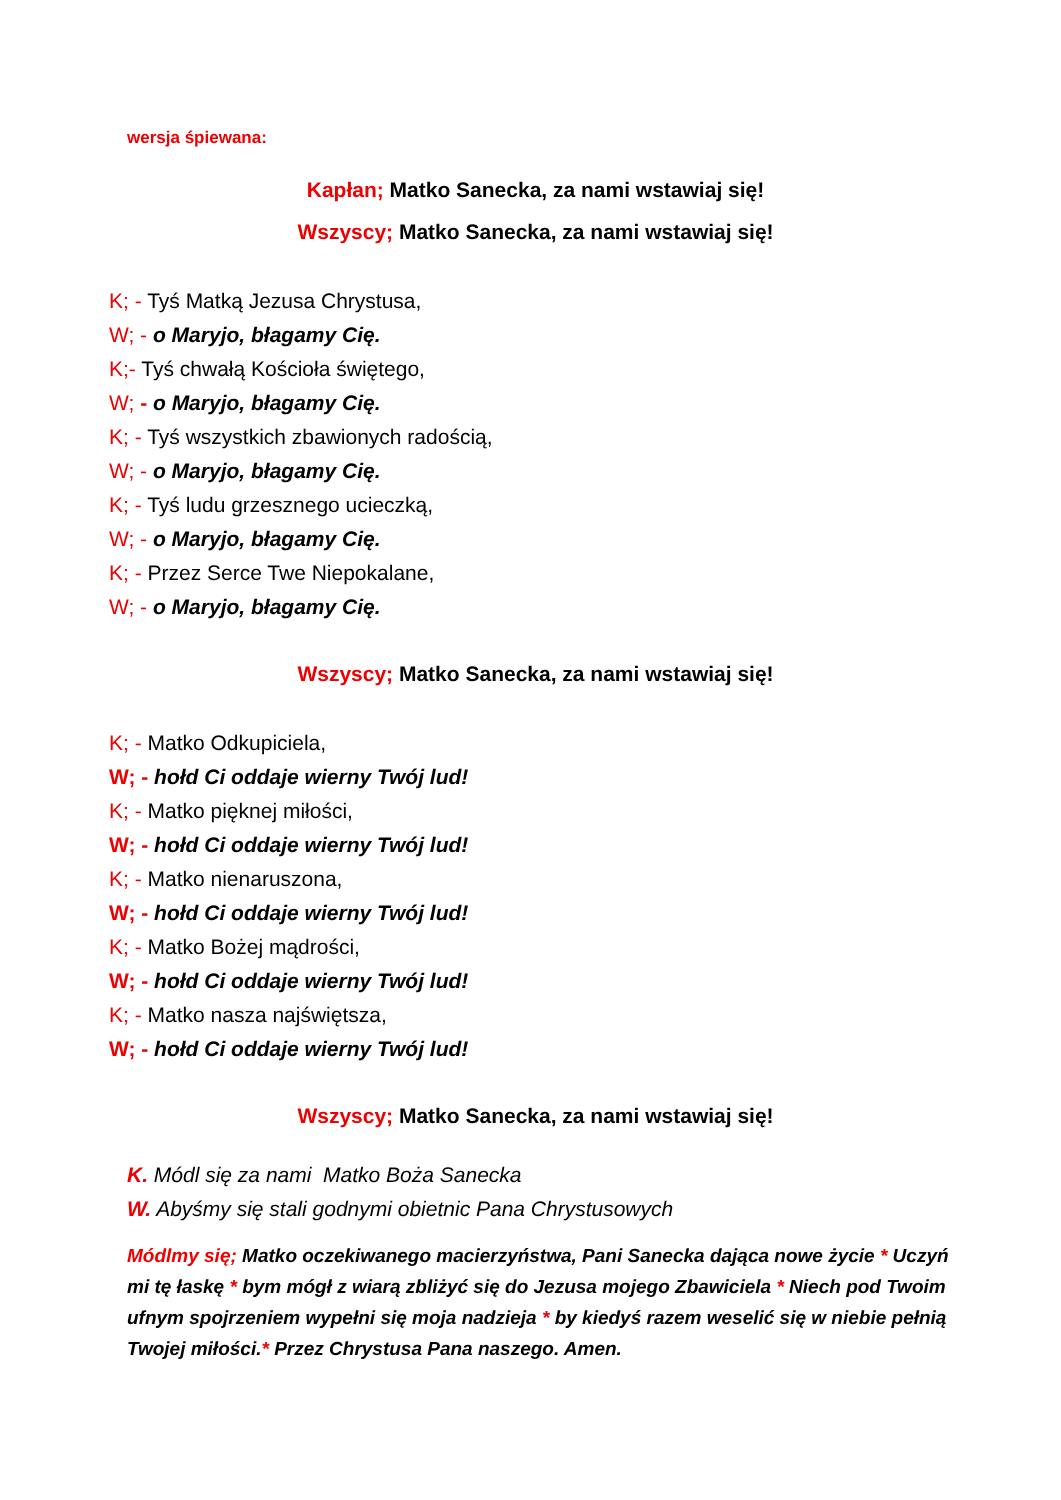wersja śpiewana:
Kapłan; Matko Sanecka, za nami wstawiaj się!
Wszyscy; Matko Sanecka, za nami wstawiaj się!
K; - Tyś Matką Jezusa Chrystusa,
W; - o Maryjo, błagamy Cię.
K;- Tyś chwałą Kościoła świętego,
W; - o Maryjo, błagamy Cię.
K; - Tyś wszystkich zbawionych radością,
W; - o Maryjo, błagamy Cię.
K; - Tyś ludu grzesznego ucieczką,
W; - o Maryjo, błagamy Cię.
K; - Przez Serce Twe Niepokalane,
W; - o Maryjo, błagamy Cię.
Wszyscy; Matko Sanecka, za nami wstawiaj się!
K; - Matko Odkupiciela,
W; - hołd Ci oddaje wierny Twój lud!
K; - Matko pięknej miłości,
W; - hołd Ci oddaje wierny Twój lud!
K; - Matko nienaruszona,
W; - hołd Ci oddaje wierny Twój lud!
K; - Matko Bożej mądrości,
W; - hołd Ci oddaje wierny Twój lud!
K; - Matko nasza najświętsza,
W; - hołd Ci oddaje wierny Twój lud!
Wszyscy; Matko Sanecka, za nami wstawiaj się!
K. Módl się za nami Matko Boża Sanecka
W. Abyśmy się stali godnymi obietnic Pana Chrystusowych
Módlmy się; Matko oczekiwanego macierzyństwa, Pani Sanecka dająca nowe życie * Uczyń mi tę łaskę * bym mógł z wiarą zbliżyć się do Jezusa mojego Zbawiciela * Niech pod Twoim ufnym spojrzeniem wypełni się moja nadzieja * by kiedyś razem weselić się w niebie pełnią Twojej miłości.* Przez Chrystusa Pana naszego. Amen.